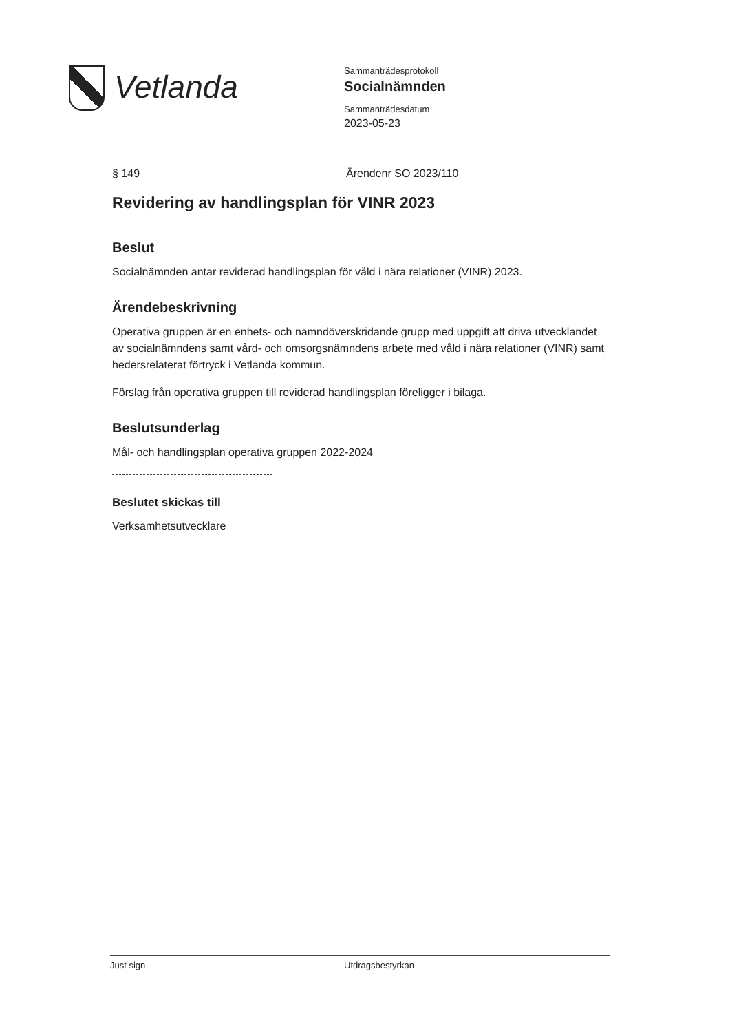Vetlanda
Sammanträdesprotokoll
Socialnämnden
Sammanträdesdatum
2023-05-23
§ 149 Ärendenr SO 2023/110
Revidering av handlingsplan för VINR 2023
Beslut
Socialnämnden antar reviderad handlingsplan för våld i nära relationer (VINR) 2023.
Ärendebeskrivning
Operativa gruppen är en enhets- och nämndöverskridande grupp med uppgift att driva utvecklandet av socialnämndens samt vård- och omsorgsnämndens arbete med våld i nära relationer (VINR) samt hedersrelaterat förtryck i Vetlanda kommun.
Förslag från operativa gruppen till reviderad handlingsplan föreligger i bilaga.
Beslutsunderlag
Mål- och handlingsplan operativa gruppen 2022-2024
Beslutet skickas till
Verksamhetsutvecklare
Just sign Utdragsbestyrkan